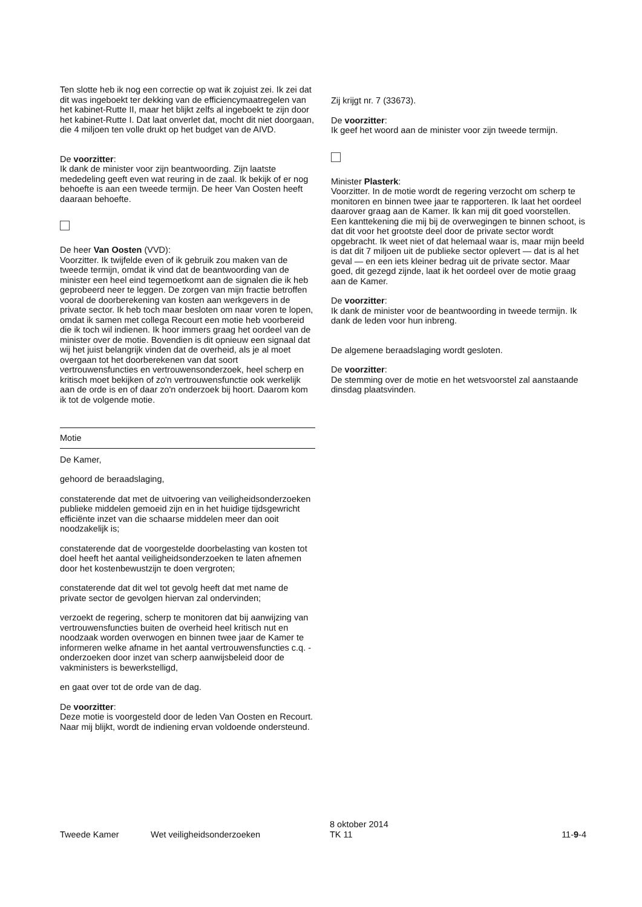Ten slotte heb ik nog een correctie op wat ik zojuist zei. Ik zei dat dit was ingeboekt ter dekking van de efficiencymaatregelen van het kabinet-Rutte II, maar het blijkt zelfs al ingeboekt te zijn door het kabinet-Rutte I. Dat laat onverlet dat, mocht dit niet doorgaan, die 4 miljoen ten volle drukt op het budget van de AIVD.
De voorzitter:
Ik dank de minister voor zijn beantwoording. Zijn laatste mededeling geeft even wat reuring in de zaal. Ik bekijk of er nog behoefte is aan een tweede termijn. De heer Van Oosten heeft daaraan behoefte.
De heer Van Oosten (VVD):
Voorzitter. Ik twijfelde even of ik gebruik zou maken van de tweede termijn, omdat ik vind dat de beantwoording van de minister een heel eind tegemoetkomt aan de signalen die ik heb geprobeerd neer te leggen. De zorgen van mijn fractie betroffen vooral de doorberekening van kosten aan werkgevers in de private sector. Ik heb toch maar besloten om naar voren te lopen, omdat ik samen met collega Recourt een motie heb voorbereid die ik toch wil indienen. Ik hoor immers graag het oordeel van de minister over de motie. Bovendien is dit opnieuw een signaal dat wij het juist belangrijk vinden dat de overheid, als je al moet overgaan tot het doorberekenen van dat soort vertrouwensfuncties en vertrouwensonderzoek, heel scherp en kritisch moet bekijken of zo'n vertrouwensfunctie ook werkelijk aan de orde is en of daar zo'n onderzoek bij hoort. Daarom kom ik tot de volgende motie.
Motie
De Kamer,
gehoord de beraadslaging,
constaterende dat met de uitvoering van veiligheidsonderzoeken publieke middelen gemoeid zijn en in het huidige tijdsgewricht efficiënte inzet van die schaarse middelen meer dan ooit noodzakelijk is;
constaterende dat de voorgestelde doorbelasting van kosten tot doel heeft het aantal veiligheidsonderzoeken te laten afnemen door het kostenbewustzijn te doen vergroten;
constaterende dat dit wel tot gevolg heeft dat met name de private sector de gevolgen hiervan zal ondervinden;
verzoekt de regering, scherp te monitoren dat bij aanwijzing van vertrouwensfuncties buiten de overheid heel kritisch nut en noodzaak worden overwogen en binnen twee jaar de Kamer te informeren welke afname in het aantal vertrouwensfuncties c.q. -onderzoeken door inzet van scherp aanwijsbeleid door de vakministers is bewerkstelligd,
en gaat over tot de orde van de dag.
De voorzitter:
Deze motie is voorgesteld door de leden Van Oosten en Recourt. Naar mij blijkt, wordt de indiening ervan voldoende ondersteund.
Zij krijgt nr. 7 (33673).
De voorzitter:
Ik geef het woord aan de minister voor zijn tweede termijn.
Minister Plasterk:
Voorzitter. In de motie wordt de regering verzocht om scherp te monitoren en binnen twee jaar te rapporteren. Ik laat het oordeel daarover graag aan de Kamer. Ik kan mij dit goed voorstellen. Een kanttekening die mij bij de overwegingen te binnen schoot, is dat dit voor het grootste deel door de private sector wordt opgebracht. Ik weet niet of dat helemaal waar is, maar mijn beeld is dat dit 7 miljoen uit de publieke sector oplevert — dat is al het geval — en een iets kleiner bedrag uit de private sector. Maar goed, dit gezegd zijnde, laat ik het oordeel over de motie graag aan de Kamer.
De voorzitter:
Ik dank de minister voor de beantwoording in tweede termijn. Ik dank de leden voor hun inbreng.
De algemene beraadslaging wordt gesloten.
De voorzitter:
De stemming over de motie en het wetsvoorstel zal aanstaande dinsdag plaatsvinden.
Tweede Kamer
Wet veiligheidsonderzoeken
8 oktober 2014
TK 11
11-9-4